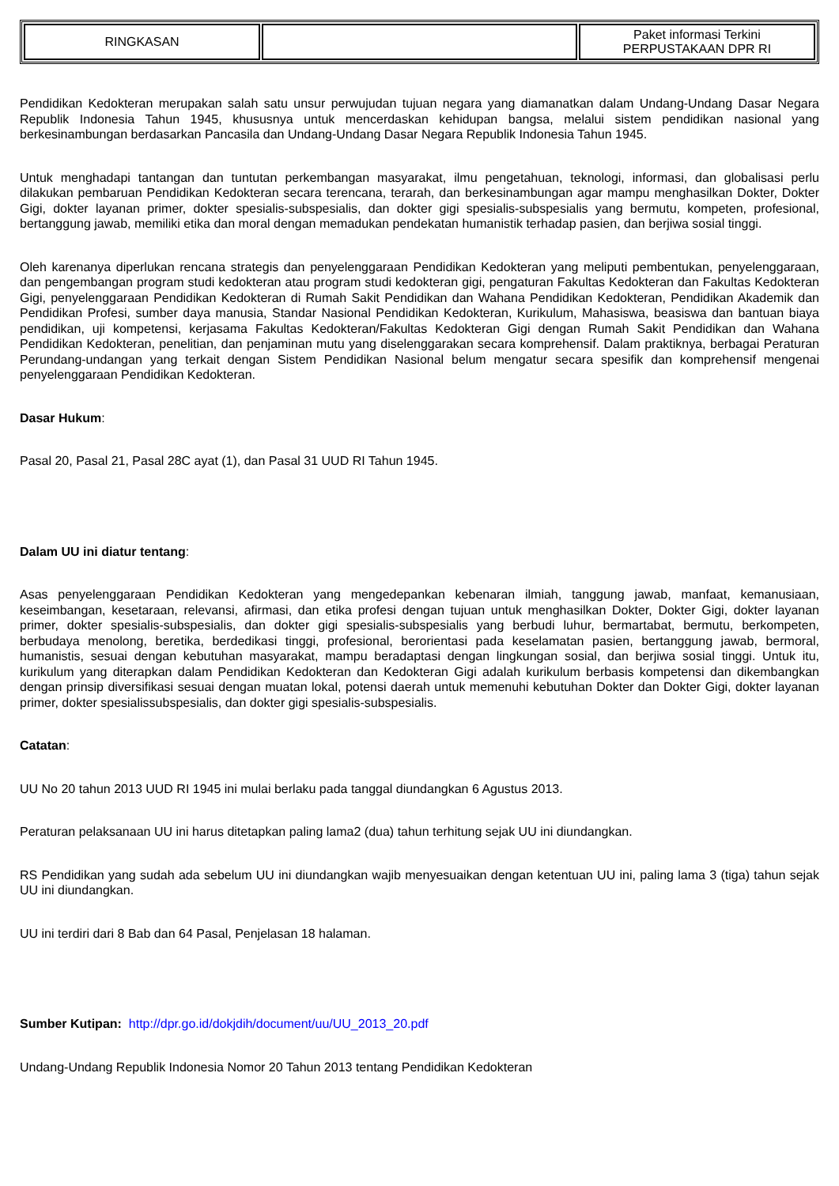| RINGKASAN | | Paket informasi Terkini PERPUSTAKAAN DPR RI |
Pendidikan Kedokteran merupakan salah satu unsur perwujudan tujuan negara yang diamanatkan dalam Undang-Undang Dasar Negara Republik Indonesia Tahun 1945, khususnya untuk mencerdaskan kehidupan bangsa, melalui sistem pendidikan nasional yang berkesinambungan berdasarkan Pancasila dan Undang-Undang Dasar Negara Republik Indonesia Tahun 1945.
Untuk menghadapi tantangan dan tuntutan perkembangan masyarakat, ilmu pengetahuan, teknologi, informasi, dan globalisasi perlu dilakukan pembaruan Pendidikan Kedokteran secara terencana, terarah, dan berkesinambungan agar mampu menghasilkan Dokter, Dokter Gigi, dokter layanan primer, dokter spesialis-subspesialis, dan dokter gigi spesialis-subspesialis yang bermutu, kompeten, profesional, bertanggung jawab, memiliki etika dan moral dengan memadukan pendekatan humanistik terhadap pasien, dan berjiwa sosial tinggi.
Oleh karenanya diperlukan rencana strategis dan penyelenggaraan Pendidikan Kedokteran yang meliputi pembentukan, penyelenggaraan, dan pengembangan program studi kedokteran atau program studi kedokteran gigi, pengaturan Fakultas Kedokteran dan Fakultas Kedokteran Gigi, penyelenggaraan Pendidikan Kedokteran di Rumah Sakit Pendidikan dan Wahana Pendidikan Kedokteran, Pendidikan Akademik dan Pendidikan Profesi, sumber daya manusia, Standar Nasional Pendidikan Kedokteran, Kurikulum, Mahasiswa, beasiswa dan bantuan biaya pendidikan, uji kompetensi, kerjasama Fakultas Kedokteran/Fakultas Kedokteran Gigi dengan Rumah Sakit Pendidikan dan Wahana Pendidikan Kedokteran, penelitian, dan penjaminan mutu yang diselenggarakan secara komprehensif. Dalam praktiknya, berbagai Peraturan Perundang-undangan yang terkait dengan Sistem Pendidikan Nasional belum mengatur secara spesifik dan komprehensif mengenai penyelenggaraan Pendidikan Kedokteran.
Dasar Hukum:
Pasal 20, Pasal 21, Pasal 28C ayat (1), dan Pasal 31 UUD RI Tahun 1945.
Dalam UU ini diatur tentang:
Asas penyelenggaraan Pendidikan Kedokteran yang mengedepankan kebenaran ilmiah, tanggung jawab, manfaat, kemanusiaan, keseimbangan, kesetaraan, relevansi, afirmasi, dan etika profesi dengan tujuan untuk menghasilkan Dokter, Dokter Gigi, dokter layanan primer, dokter spesialis-subspesialis, dan dokter gigi spesialis-subspesialis yang berbudi luhur, bermartabat, bermutu, berkompeten, berbudaya menolong, beretika, berdedikasi tinggi, profesional, berorientasi pada keselamatan pasien, bertanggung jawab, bermoral, humanistis, sesuai dengan kebutuhan masyarakat, mampu beradaptasi dengan lingkungan sosial, dan berjiwa sosial tinggi. Untuk itu, kurikulum yang diterapkan dalam Pendidikan Kedokteran dan Kedokteran Gigi adalah kurikulum berbasis kompetensi dan dikembangkan dengan prinsip diversifikasi sesuai dengan muatan lokal, potensi daerah untuk memenuhi kebutuhan Dokter dan Dokter Gigi, dokter layanan primer, dokter spesialissubspesialis, dan dokter gigi spesialis-subspesialis.
Catatan:
UU No 20 tahun 2013 UUD RI 1945 ini mulai berlaku pada tanggal diundangkan 6 Agustus 2013.
Peraturan pelaksanaan UU ini harus ditetapkan paling lama2 (dua) tahun terhitung sejak UU ini diundangkan.
RS Pendidikan yang sudah ada sebelum UU ini diundangkan wajib menyesuaikan dengan ketentuan UU ini, paling lama 3 (tiga) tahun sejak UU ini diundangkan.
UU ini terdiri dari 8 Bab dan 64 Pasal, Penjelasan 18 halaman.
Sumber Kutipan: http://dpr.go.id/dokjdih/document/uu/UU_2013_20.pdf
Undang-Undang Republik Indonesia Nomor 20 Tahun 2013 tentang Pendidikan Kedokteran